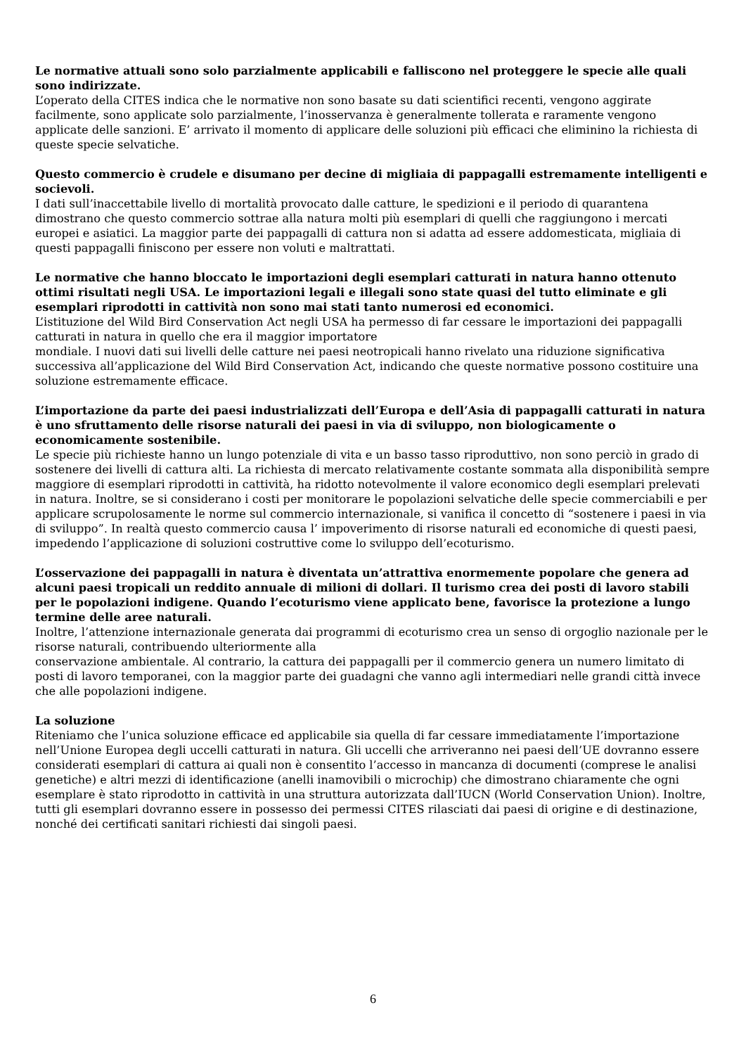Le normative attuali sono solo parzialmente applicabili e falliscono nel proteggere le specie alle quali sono indirizzate.
L’operato della CITES indica che le normative non sono basate su dati scientifici recenti, vengono aggirate facilmente, sono applicate solo parzialmente, l’inosservanza è generalmente tollerata e raramente vengono applicate delle sanzioni. E’ arrivato il momento di applicare delle soluzioni più efficaci che eliminino la richiesta di queste specie selvatiche.
Questo commercio è crudele e disumano per decine di migliaia di pappagalli estremamente intelligenti e socievoli.
I dati sull’inaccettabile livello di mortalità provocato dalle catture, le spedizioni e il periodo di quarantena dimostrano che questo commercio sottrae alla natura molti più esemplari di quelli che raggiungono i mercati europei e asiatici. La maggior parte dei pappagalli di cattura non si adatta ad essere addomesticata, migliaia di questi pappagalli finiscono per essere non voluti e maltrattati.
Le normative che hanno bloccato le importazioni degli esemplari catturati in natura hanno ottenuto ottimi risultati negli USA. Le importazioni legali e illegali sono state quasi del tutto eliminate e gli esemplari riprodotti in cattività non sono mai stati tanto numerosi ed economici.
L’istituzione del Wild Bird Conservation Act negli USA ha permesso di far cessare le importazioni dei pappagalli catturati in natura in quello che era il maggior importatore
mondiale. I nuovi dati sui livelli delle catture nei paesi neotropicali hanno rivelato una riduzione significativa successiva all’applicazione del Wild Bird Conservation Act, indicando che queste normative possono costituire una soluzione estremamente efficace.
L’importazione da parte dei paesi industrializzati dell’Europa e dell’Asia di pappagalli catturati in natura è uno sfruttamento delle risorse naturali dei paesi in via di sviluppo, non biologicamente o economicamente sostenibile.
Le specie più richieste hanno un lungo potenziale di vita e un basso tasso riproduttivo, non sono perciò in grado di sostenere dei livelli di cattura alti. La richiesta di mercato relativamente costante sommata alla disponibilità sempre maggiore di esemplari riprodotti in cattività, ha ridotto notevolmente il valore economico degli esemplari prelevati in natura. Inoltre, se si considerano i costi per monitorare le popolazioni selvatiche delle specie commerciabili e per applicare scrupolosamente le norme sul commercio internazionale, si vanifica il concetto di “sostenere i paesi in via di sviluppo”. In realtà questo commercio causa l’ impoverimento di risorse naturali ed economiche di questi paesi, impedendo l’applicazione di soluzioni costruttive come lo sviluppo dell’ecoturismo.
L’osservazione dei pappagalli in natura è diventata un’attrattiva enormemente popolare che genera ad alcuni paesi tropicali un reddito annuale di milioni di dollari. Il turismo crea dei posti di lavoro stabili per le popolazioni indigene. Quando l’ecoturismo viene applicato bene, favorisce la protezione a lungo termine delle aree naturali.
Inoltre, l’attenzione internazionale generata dai programmi di ecoturismo crea un senso di orgoglio nazionale per le risorse naturali, contribuendo ulteriormente alla
conservazione ambientale. Al contrario, la cattura dei pappagalli per il commercio genera un numero limitato di posti di lavoro temporanei, con la maggior parte dei guadagni che vanno agli intermediari nelle grandi città invece che alle popolazioni indigene.
La soluzione
Riteniamo che l’unica soluzione efficace ed applicabile sia quella di far cessare immediatamente l’importazione nell’Unione Europea degli uccelli catturati in natura. Gli uccelli che arriveranno nei paesi dell’UE dovranno essere considerati esemplari di cattura ai quali non è consentito l’accesso in mancanza di documenti (comprese le analisi genetiche) e altri mezzi di identificazione (anelli inamovibili o microchip) che dimostrano chiaramente che ogni esemplare è stato riprodotto in cattività in una struttura autorizzata dall’IUCN (World Conservation Union). Inoltre, tutti gli esemplari dovranno essere in possesso dei permessi CITES rilasciati dai paesi di origine e di destinazione, nonché dei certificati sanitari richiesti dai singoli paesi.
6